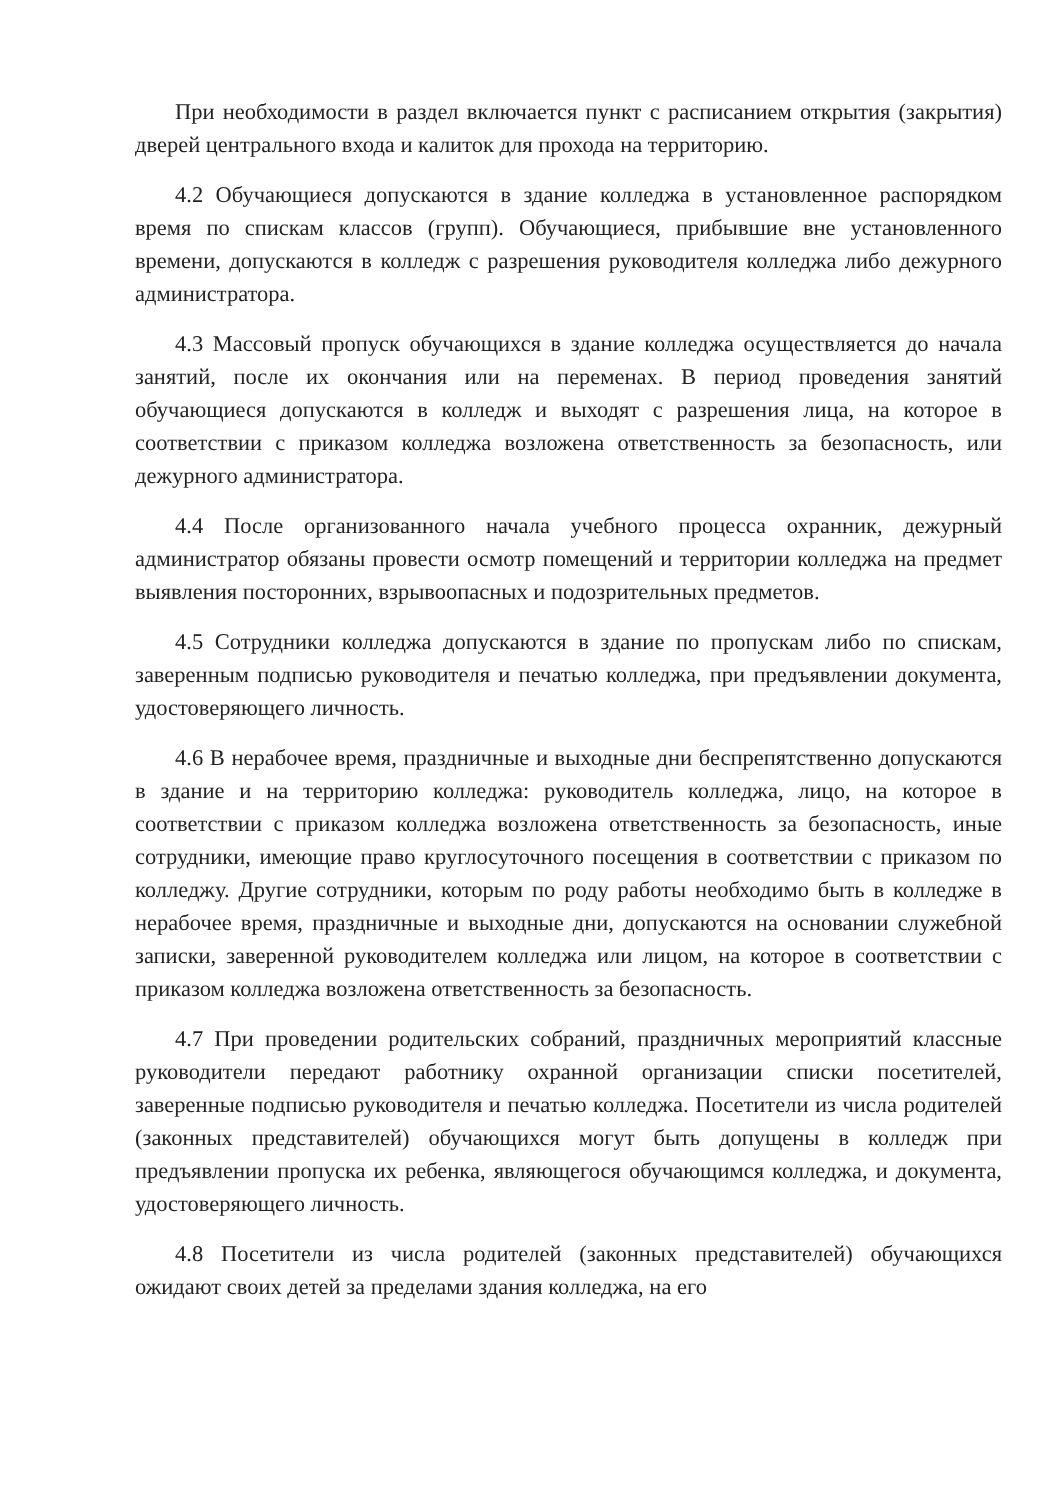При необходимости в раздел включается пункт с расписанием открытия (закрытия) дверей центрального входа и калиток для прохода на территорию.
4.2 Обучающиеся допускаются в здание колледжа в установленное распорядком время по спискам классов (групп). Обучающиеся, прибывшие вне установленного времени, допускаются в колледж с разрешения руководителя колледжа либо дежурного администратора.
4.3 Массовый пропуск обучающихся в здание колледжа осуществляется до начала занятий, после их окончания или на переменах. В период проведения занятий обучающиеся допускаются в колледж и выходят с разрешения лица, на которое в соответствии с приказом колледжа возложена ответственность за безопасность, или дежурного администратора.
4.4 После организованного начала учебного процесса охранник, дежурный администратор обязаны провести осмотр помещений и территории колледжа на предмет выявления посторонних, взрывоопасных и подозрительных предметов.
4.5 Сотрудники колледжа допускаются в здание по пропускам либо по спискам, заверенным подписью руководителя и печатью колледжа, при предъявлении документа, удостоверяющего личность.
4.6 В нерабочее время, праздничные и выходные дни беспрепятственно допускаются в здание и на территорию колледжа: руководитель колледжа, лицо, на которое в соответствии с приказом колледжа возложена ответственность за безопасность, иные сотрудники, имеющие право круглосуточного посещения в соответствии с приказом по колледжу. Другие сотрудники, которым по роду работы необходимо быть в колледже в нерабочее время, праздничные и выходные дни, допускаются на основании служебной записки, заверенной руководителем колледжа или лицом, на которое в соответствии с приказом колледжа возложена ответственность за безопасность.
4.7 При проведении родительских собраний, праздничных мероприятий классные руководители передают работнику охранной организации списки посетителей, заверенные подписью руководителя и печатью колледжа. Посетители из числа родителей (законных представителей) обучающихся могут быть допущены в колледж при предъявлении пропуска их ребенка, являющегося обучающимся колледжа, и документа, удостоверяющего личность.
4.8 Посетители из числа родителей (законных представителей) обучающихся ожидают своих детей за пределами здания колледжа, на его